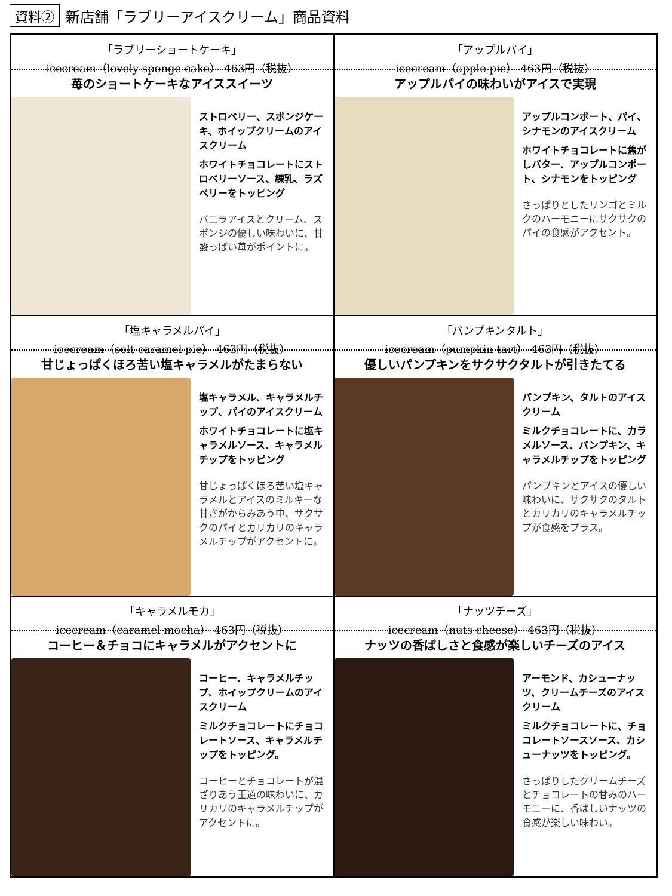資料② 新店舗「ラブリーアイスクリーム」商品資料
「ラブリーショートケーキ」
icecream（lovely sponge cake） 463円（税抜）
苺のショートケーキなアイススイーツ
ストロベリー、スポンジケーキ、ホイップクリームのアイスクリーム
ホワイトチョコレートにストロベリーソース、練乳、ラズベリーをトッピング
バニラアイスとクリーム、スポンジの優しい味わいに、甘酸っぱい苺がポイントに。
「アップルパイ」
icecream（apple pie） 463円（税抜）
アップルパイの味わいがアイスで実現
アップルコンポート、パイ、シナモンのアイスクリーム
ホワイトチョコレートに焦がしバター、アップルコンポート、シナモンをトッピング
さっぱりとしたリンゴとミルクのハーモニーにサクサクのパイの食感がアクセント。
「塩キャラメルパイ」
icecream（solt caramel pie） 463円（税抜）
甘じょっぱくほろ苦い塩キャラメルがたまらない
塩キャラメル、キャラメルチップ、パイのアイスクリーム
ホワイトチョコレートに塩キャラメルソース、キャラメルチップをトッピング
甘じょっぱくほろ苦い塩キャラメルとアイスのミルキーな甘さがからみあう中、サクサクのパイとカリカリのキャラメルチップがアクセントに。
「パンプキンタルト」
icecream（pumpkin tart） 463円（税抜）
優しいパンプキンをサクサクタルトが引きたてる
パンプキン、タルトのアイスクリーム
ミルクチョコレートに、カラメルソース、パンプキン、キャラメルチップをトッピング
パンプキンとアイスの優しい味わいに、サクサクのタルトとカリカリのキャラメルチップが食感をプラス。
「キャラメルモカ」
icecream（caramel mocha） 463円（税抜）
コーヒー＆チョコにキャラメルがアクセントに
コーヒー、キャラメルチップ、ホイップクリームのアイスクリーム
ミルクチョコレートにチョコレートソース、キャラメルチップをトッピング。
コーヒーとチョコレートが混ざりあう王道の味わいに、カリカリのキャラメルチップがアクセントに。
「ナッツチーズ」
icecream（nuts cheese） 463円（税抜）
ナッツの香ばしさと食感が楽しいチーズのアイス
アーモンド、カシューナッツ、クリームチーズのアイスクリーム
ミルクチョコレートに、チョコレートソースソース、カシューナッツをトッピング。
さっぱりしたクリームチーズとチョコレートの甘みのハーモニーに、香ばしいナッツの食感が楽しい味わい。